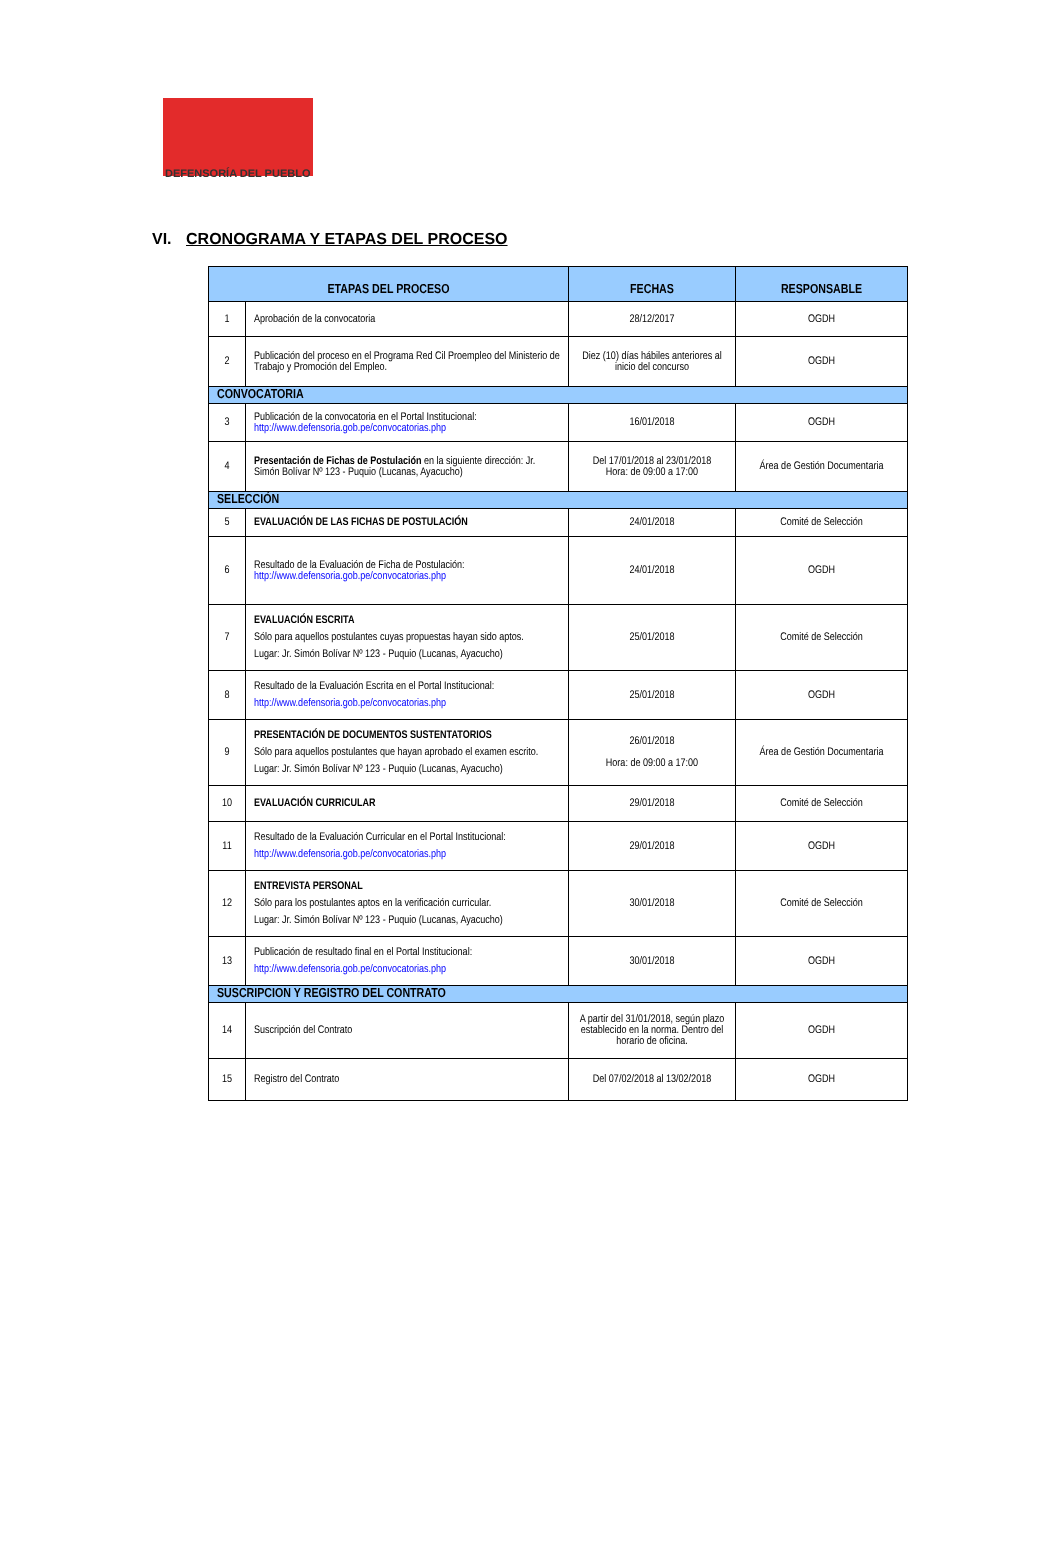DEFENSORÍA DEL PUEBLO
VI. CRONOGRAMA Y ETAPAS DEL PROCESO
| ETAPAS DEL PROCESO | | FECHAS | RESPONSABLE |
| --- | --- | --- | --- |
| 1 | Aprobación de la convocatoria | 28/12/2017 | OGDH |
| 2 | Publicación del proceso en el Programa Red Cil Proempleo del Ministerio de Trabajo y Promoción del Empleo. | Diez (10) días hábiles anteriores al inicio del concurso | OGDH |
| CONVOCATORIA | | | |
| 3 | Publicación de la convocatoria en el Portal Institucional: http://www.defensoria.gob.pe/convocatorias.php | 16/01/2018 | OGDH |
| 4 | Presentación de Fichas de Postulación en la siguiente dirección: Jr. Simón Bolívar Nº 123 - Puquio (Lucanas, Ayacucho) | Del 17/01/2018 al 23/01/2018 Hora: de 09:00 a 17:00 | Área de Gestión Documentaria |
| SELECCIÓN | | | |
| 5 | EVALUACIÓN DE LAS FICHAS DE POSTULACIÓN | 24/01/2018 | Comité de Selección |
| 6 | Resultado de la Evaluación de Ficha de Postulación: http://www.defensoria.gob.pe/convocatorias.php | 24/01/2018 | OGDH |
| 7 | EVALUACIÓN ESCRITA Sólo para aquellos postulantes cuyas propuestas hayan sido aptos. Lugar: Jr. Simón Bolívar Nº 123 - Puquio (Lucanas, Ayacucho) | 25/01/2018 | Comité de Selección |
| 8 | Resultado de la Evaluación Escrita en el Portal Institucional: http://www.defensoria.gob.pe/convocatorias.php | 25/01/2018 | OGDH |
| 9 | PRESENTACIÓN DE DOCUMENTOS SUSTENTATORIOS Sólo para aquellos postulantes que hayan aprobado el examen escrito. Lugar: Jr. Simón Bolívar Nº 123 - Puquio (Lucanas, Ayacucho) | 26/01/2018 Hora: de 09:00 a 17:00 | Área de Gestión Documentaria |
| 10 | EVALUACIÓN CURRICULAR | 29/01/2018 | Comité de Selección |
| 11 | Resultado de la Evaluación Curricular en el Portal Institucional: http://www.defensoria.gob.pe/convocatorias.php | 29/01/2018 | OGDH |
| 12 | ENTREVISTA PERSONAL Sólo para los postulantes aptos en la verificación curricular. Lugar: Jr. Simón Bolívar Nº 123 - Puquio (Lucanas, Ayacucho) | 30/01/2018 | Comité de Selección |
| 13 | Publicación de resultado final en el Portal Institucional: http://www.defensoria.gob.pe/convocatorias.php | 30/01/2018 | OGDH |
| SUSCRIPCION Y REGISTRO DEL CONTRATO | | | |
| 14 | Suscripción del Contrato | A partir del 31/01/2018, según plazo establecido en la norma. Dentro del horario de oficina. | OGDH |
| 15 | Registro del Contrato | Del 07/02/2018 al 13/02/2018 | OGDH |